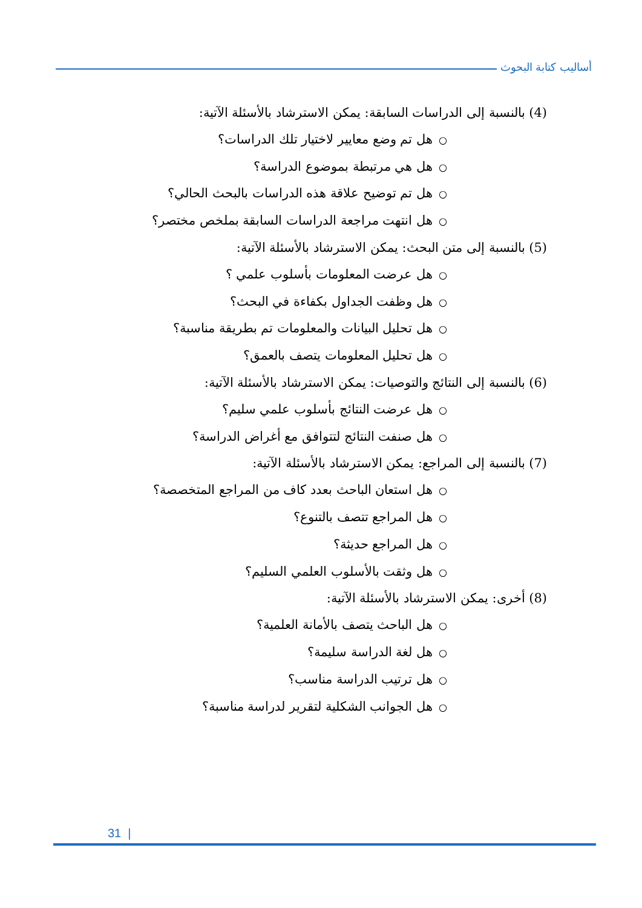أساليب كتابة البحوث
(4) بالنسبة إلى الدراسات السابقة: يمكن الاسترشاد بالأسئلة الآتية:
○هل تم وضع معايير لاختيار تلك الدراسات؟
○هل هي مرتبطة بموضوع الدراسة؟
○هل تم توضيح علاقة هذه الدراسات بالبحث الحالي؟
○هل انتهت مراجعة الدراسات السابقة بملخص مختصر؟
(5) بالنسبة إلى متن البحث: يمكن الاسترشاد بالأسئلة الآتية:
○هل عرضت المعلومات بأسلوب علمي ؟
○هل وظفت الجداول بكفاءة في البحث؟
○هل تحليل البيانات والمعلومات تم بطريقة مناسبة؟
○هل تحليل المعلومات يتصف بالعمق؟
(6) بالنسبة إلى النتائج والتوصيات: يمكن الاسترشاد بالأسئلة الآتية:
○هل عرضت النتائج بأسلوب علمي سليم؟
○هل صنفت النتائج لتتوافق مع أغراض الدراسة؟
(7) بالنسبة إلى المراجع: يمكن الاسترشاد بالأسئلة الآتية:
○هل استعان الباحث بعدد كاف من المراجع المتخصصة؟
○هل المراجع تتصف بالتنوع؟
○هل المراجع حديثة؟
○هل وثقت بالأسلوب العلمي السليم؟
(8) أخرى: يمكن الاسترشاد بالأسئلة الآتية:
○هل الباحث يتصف بالأمانة العلمية؟
○هل لغة الدراسة سليمة؟
○هل ترتيب الدراسة مناسب؟
○هل الجوانب الشكلية لتقرير لدراسة مناسبة؟
31 |